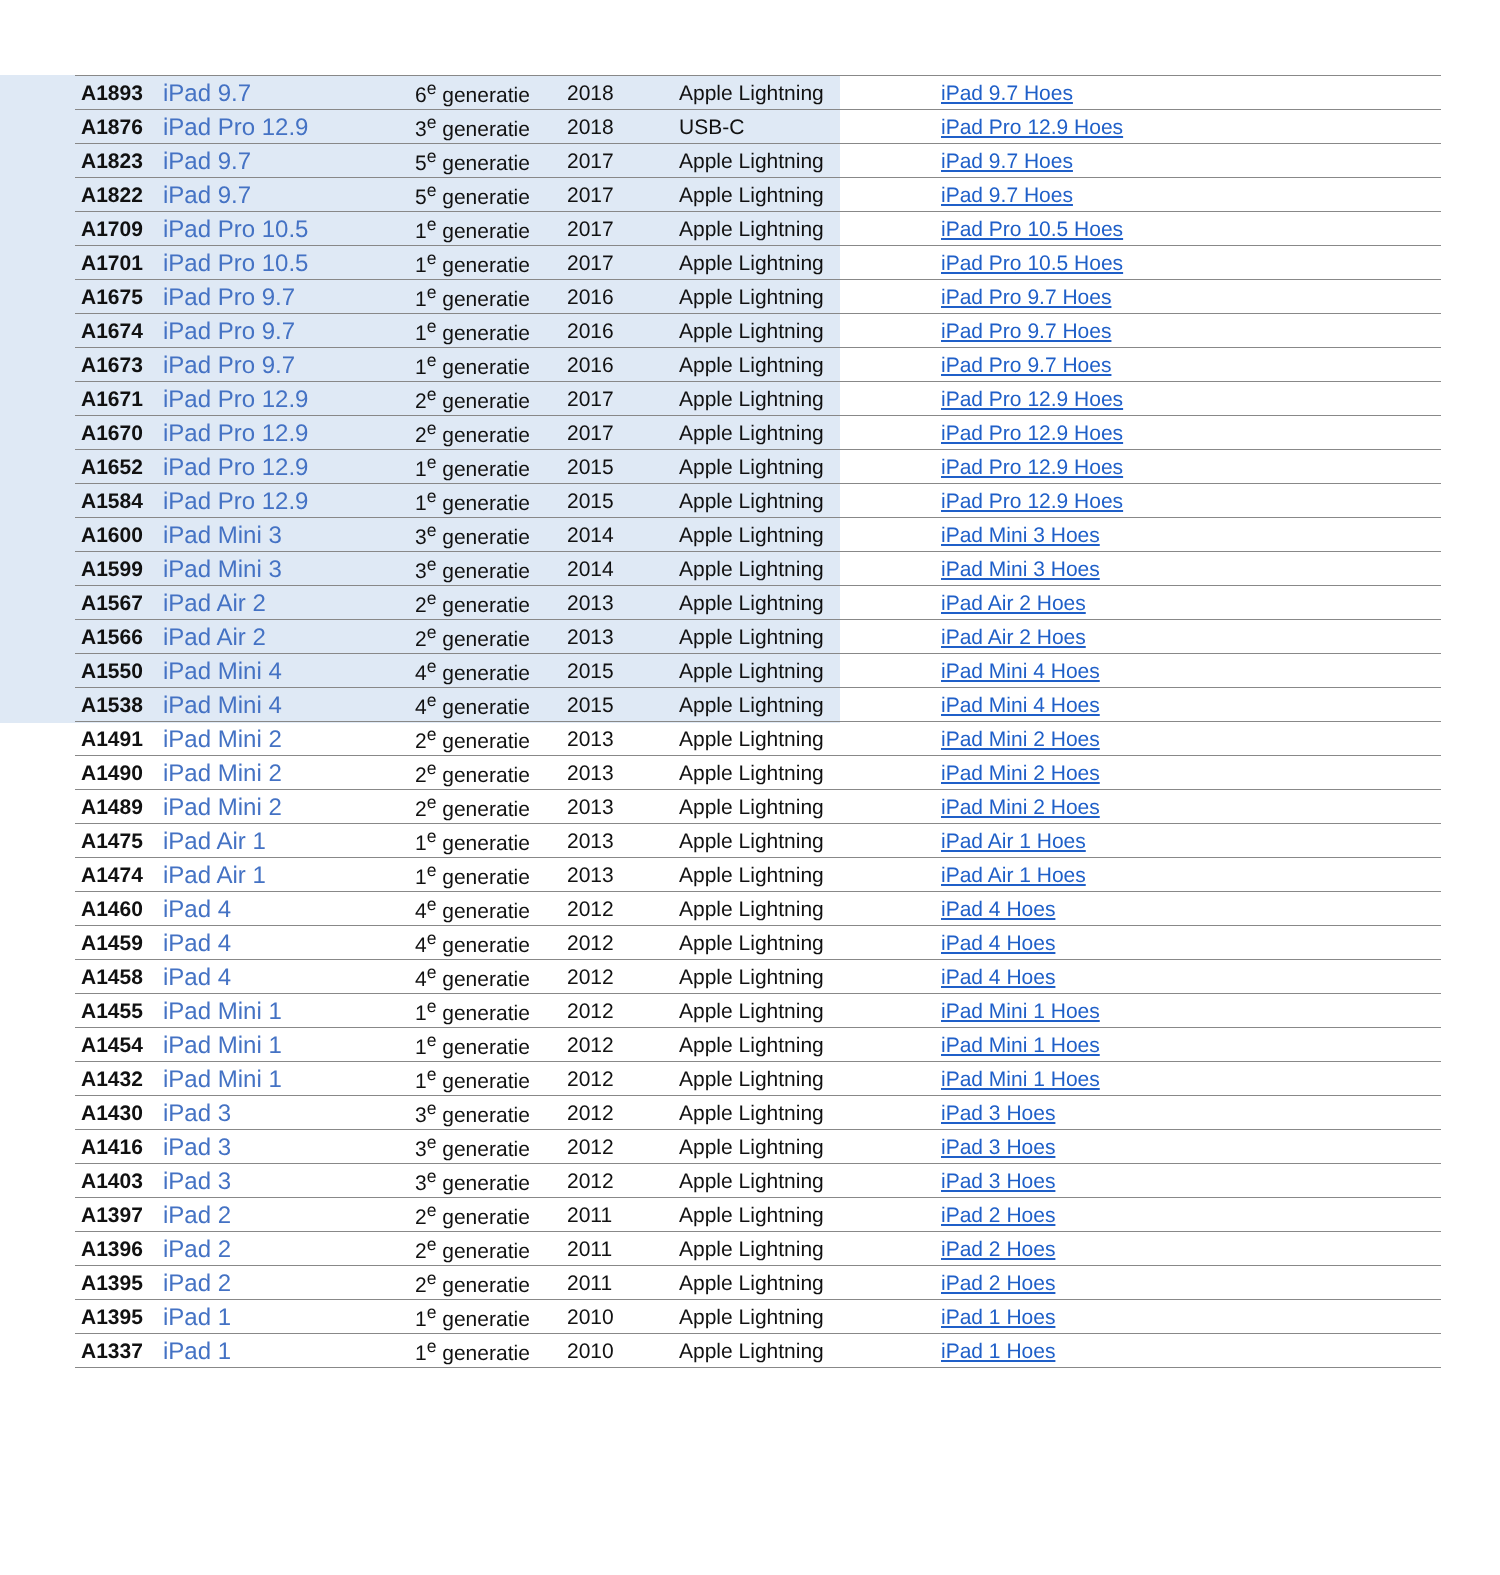| A1893 | iPad 9.7 | 6<sup>e</sup> generatie | 2018 | Apple Lightning | iPad 9.7 Hoes |
| A1876 | iPad Pro 12.9 | 3<sup>e</sup> generatie | 2018 | USB-C | iPad Pro 12.9 Hoes |
| A1823 | iPad 9.7 | 5<sup>e</sup> generatie | 2017 | Apple Lightning | iPad 9.7 Hoes |
| A1822 | iPad 9.7 | 5<sup>e</sup> generatie | 2017 | Apple Lightning | iPad 9.7 Hoes |
| A1709 | iPad Pro 10.5 | 1<sup>e</sup> generatie | 2017 | Apple Lightning | iPad Pro 10.5 Hoes |
| A1701 | iPad Pro 10.5 | 1<sup>e</sup> generatie | 2017 | Apple Lightning | iPad Pro 10.5 Hoes |
| A1675 | iPad Pro 9.7 | 1<sup>e</sup> generatie | 2016 | Apple Lightning | iPad Pro 9.7 Hoes |
| A1674 | iPad Pro 9.7 | 1<sup>e</sup> generatie | 2016 | Apple Lightning | iPad Pro 9.7 Hoes |
| A1673 | iPad Pro 9.7 | 1<sup>e</sup> generatie | 2016 | Apple Lightning | iPad Pro 9.7 Hoes |
| A1671 | iPad Pro 12.9 | 2<sup>e</sup> generatie | 2017 | Apple Lightning | iPad Pro 12.9 Hoes |
| A1670 | iPad Pro 12.9 | 2<sup>e</sup> generatie | 2017 | Apple Lightning | iPad Pro 12.9 Hoes |
| A1652 | iPad Pro 12.9 | 1<sup>e</sup> generatie | 2015 | Apple Lightning | iPad Pro 12.9 Hoes |
| A1584 | iPad Pro 12.9 | 1<sup>e</sup> generatie | 2015 | Apple Lightning | iPad Pro 12.9 Hoes |
| A1600 | iPad Mini 3 | 3<sup>e</sup> generatie | 2014 | Apple Lightning | iPad Mini 3 Hoes |
| A1599 | iPad Mini 3 | 3<sup>e</sup> generatie | 2014 | Apple Lightning | iPad Mini 3 Hoes |
| A1567 | iPad Air 2 | 2<sup>e</sup> generatie | 2013 | Apple Lightning | iPad Air 2 Hoes |
| A1566 | iPad Air 2 | 2<sup>e</sup> generatie | 2013 | Apple Lightning | iPad Air 2 Hoes |
| A1550 | iPad Mini 4 | 4<sup>e</sup> generatie | 2015 | Apple Lightning | iPad Mini 4 Hoes |
| A1538 | iPad Mini 4 | 4<sup>e</sup> generatie | 2015 | Apple Lightning | iPad Mini 4 Hoes |
| A1491 | iPad Mini 2 | 2<sup>e</sup> generatie | 2013 | Apple Lightning | iPad Mini 2 Hoes |
| A1490 | iPad Mini 2 | 2<sup>e</sup> generatie | 2013 | Apple Lightning | iPad Mini 2 Hoes |
| A1489 | iPad Mini 2 | 2<sup>e</sup> generatie | 2013 | Apple Lightning | iPad Mini 2 Hoes |
| A1475 | iPad Air 1 | 1<sup>e</sup> generatie | 2013 | Apple Lightning | iPad Air 1 Hoes |
| A1474 | iPad Air 1 | 1<sup>e</sup> generatie | 2013 | Apple Lightning | iPad Air 1 Hoes |
| A1460 | iPad 4 | 4<sup>e</sup> generatie | 2012 | Apple Lightning | iPad 4 Hoes |
| A1459 | iPad 4 | 4<sup>e</sup> generatie | 2012 | Apple Lightning | iPad 4 Hoes |
| A1458 | iPad 4 | 4<sup>e</sup> generatie | 2012 | Apple Lightning | iPad 4 Hoes |
| A1455 | iPad Mini 1 | 1<sup>e</sup> generatie | 2012 | Apple Lightning | iPad Mini 1 Hoes |
| A1454 | iPad Mini 1 | 1<sup>e</sup> generatie | 2012 | Apple Lightning | iPad Mini 1 Hoes |
| A1432 | iPad Mini 1 | 1<sup>e</sup> generatie | 2012 | Apple Lightning | iPad Mini 1 Hoes |
| A1430 | iPad 3 | 3<sup>e</sup> generatie | 2012 | Apple Lightning | iPad 3 Hoes |
| A1416 | iPad 3 | 3<sup>e</sup> generatie | 2012 | Apple Lightning | iPad 3 Hoes |
| A1403 | iPad 3 | 3<sup>e</sup> generatie | 2012 | Apple Lightning | iPad 3 Hoes |
| A1397 | iPad 2 | 2<sup>e</sup> generatie | 2011 | Apple Lightning | iPad 2 Hoes |
| A1396 | iPad 2 | 2<sup>e</sup> generatie | 2011 | Apple Lightning | iPad 2 Hoes |
| A1395 | iPad 2 | 2<sup>e</sup> generatie | 2011 | Apple Lightning | iPad 2 Hoes |
| A1395 | iPad 1 | 1<sup>e</sup> generatie | 2010 | Apple Lightning | iPad 1 Hoes |
| A1337 | iPad 1 | 1<sup>e</sup> generatie | 2010 | Apple Lightning | iPad 1 Hoes |